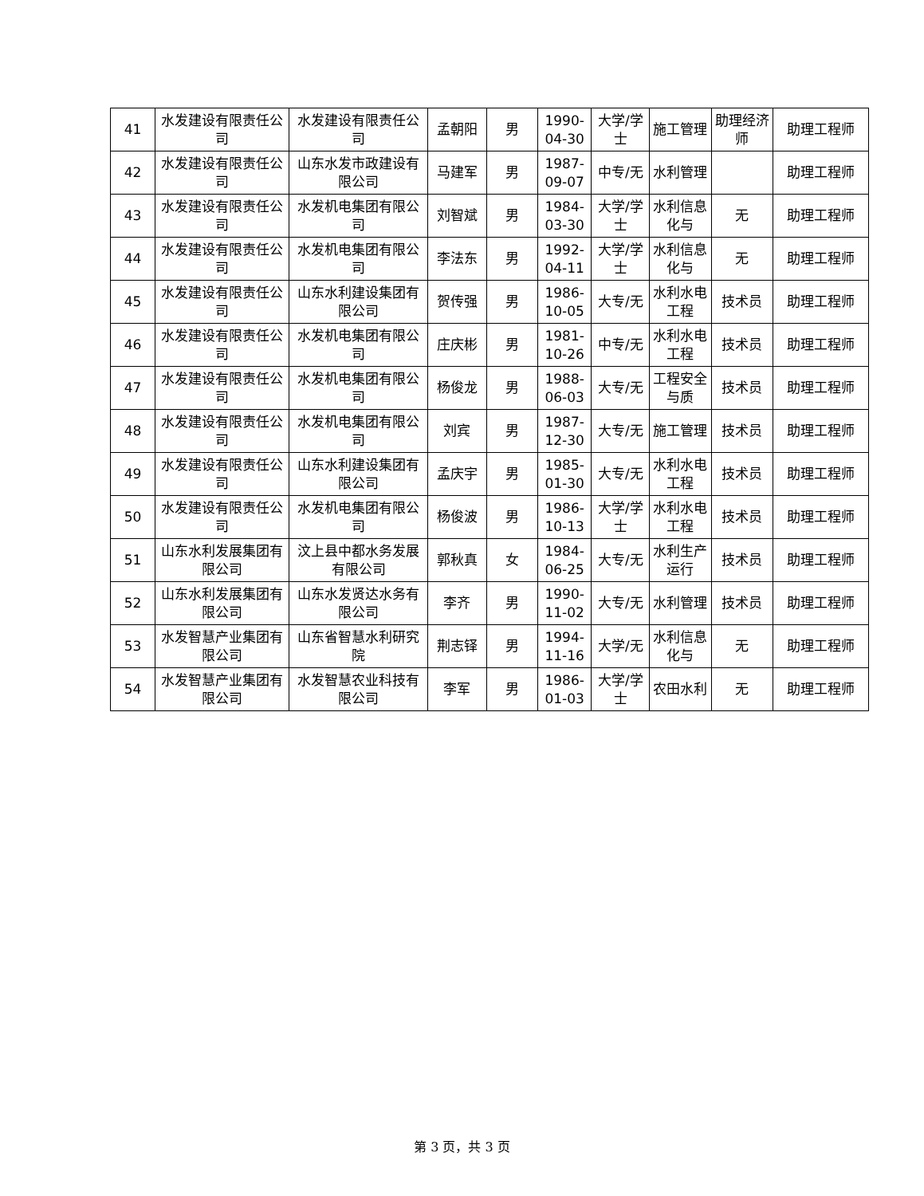| 41 | 水发建设有限责任公司 | 水发建设有限责任公司 | 孟朝阳 | 男 | 1990-04-30 | 大学/学士 | 施工管理 | 助理经济师 | 助理工程师 |
| 42 | 水发建设有限责任公司 | 山东水发市政建设有限公司 | 马建军 | 男 | 1987-09-07 | 中专/无 | 水利管理 | | 助理工程师 |
| 43 | 水发建设有限责任公司 | 水发机电集团有限公司 | 刘智斌 | 男 | 1984-03-30 | 大学/学士 | 水利信息化与 | 无 | 助理工程师 |
| 44 | 水发建设有限责任公司 | 水发机电集团有限公司 | 李法东 | 男 | 1992-04-11 | 大学/学士 | 水利信息化与 | 无 | 助理工程师 |
| 45 | 水发建设有限责任公司 | 山东水利建设集团有限公司 | 贺传强 | 男 | 1986-10-05 | 大专/无 | 水利水电工程 | 技术员 | 助理工程师 |
| 46 | 水发建设有限责任公司 | 水发机电集团有限公司 | 庄庆彬 | 男 | 1981-10-26 | 中专/无 | 水利水电工程 | 技术员 | 助理工程师 |
| 47 | 水发建设有限责任公司 | 水发机电集团有限公司 | 杨俊龙 | 男 | 1988-06-03 | 大专/无 | 工程安全与质 | 技术员 | 助理工程师 |
| 48 | 水发建设有限责任公司 | 水发机电集团有限公司 | 刘宾 | 男 | 1987-12-30 | 大专/无 | 施工管理 | 技术员 | 助理工程师 |
| 49 | 水发建设有限责任公司 | 山东水利建设集团有限公司 | 孟庆宇 | 男 | 1985-01-30 | 大专/无 | 水利水电工程 | 技术员 | 助理工程师 |
| 50 | 水发建设有限责任公司 | 水发机电集团有限公司 | 杨俊波 | 男 | 1986-10-13 | 大学/学士 | 水利水电工程 | 技术员 | 助理工程师 |
| 51 | 山东水利发展集团有限公司 | 汶上县中都水务发展有限公司 | 郭秋真 | 女 | 1984-06-25 | 大专/无 | 水利生产运行 | 技术员 | 助理工程师 |
| 52 | 山东水利发展集团有限公司 | 山东水发贤达水务有限公司 | 李齐 | 男 | 1990-11-02 | 大专/无 | 水利管理 | 技术员 | 助理工程师 |
| 53 | 水发智慧产业集团有限公司 | 山东省智慧水利研究院 | 荆志铎 | 男 | 1994-11-16 | 大学/无 | 水利信息化与 | 无 | 助理工程师 |
| 54 | 水发智慧产业集团有限公司 | 水发智慧农业科技有限公司 | 李军 | 男 | 1986-01-03 | 大学/学士 | 农田水利 | 无 | 助理工程师 |
第 3 页，共 3 页